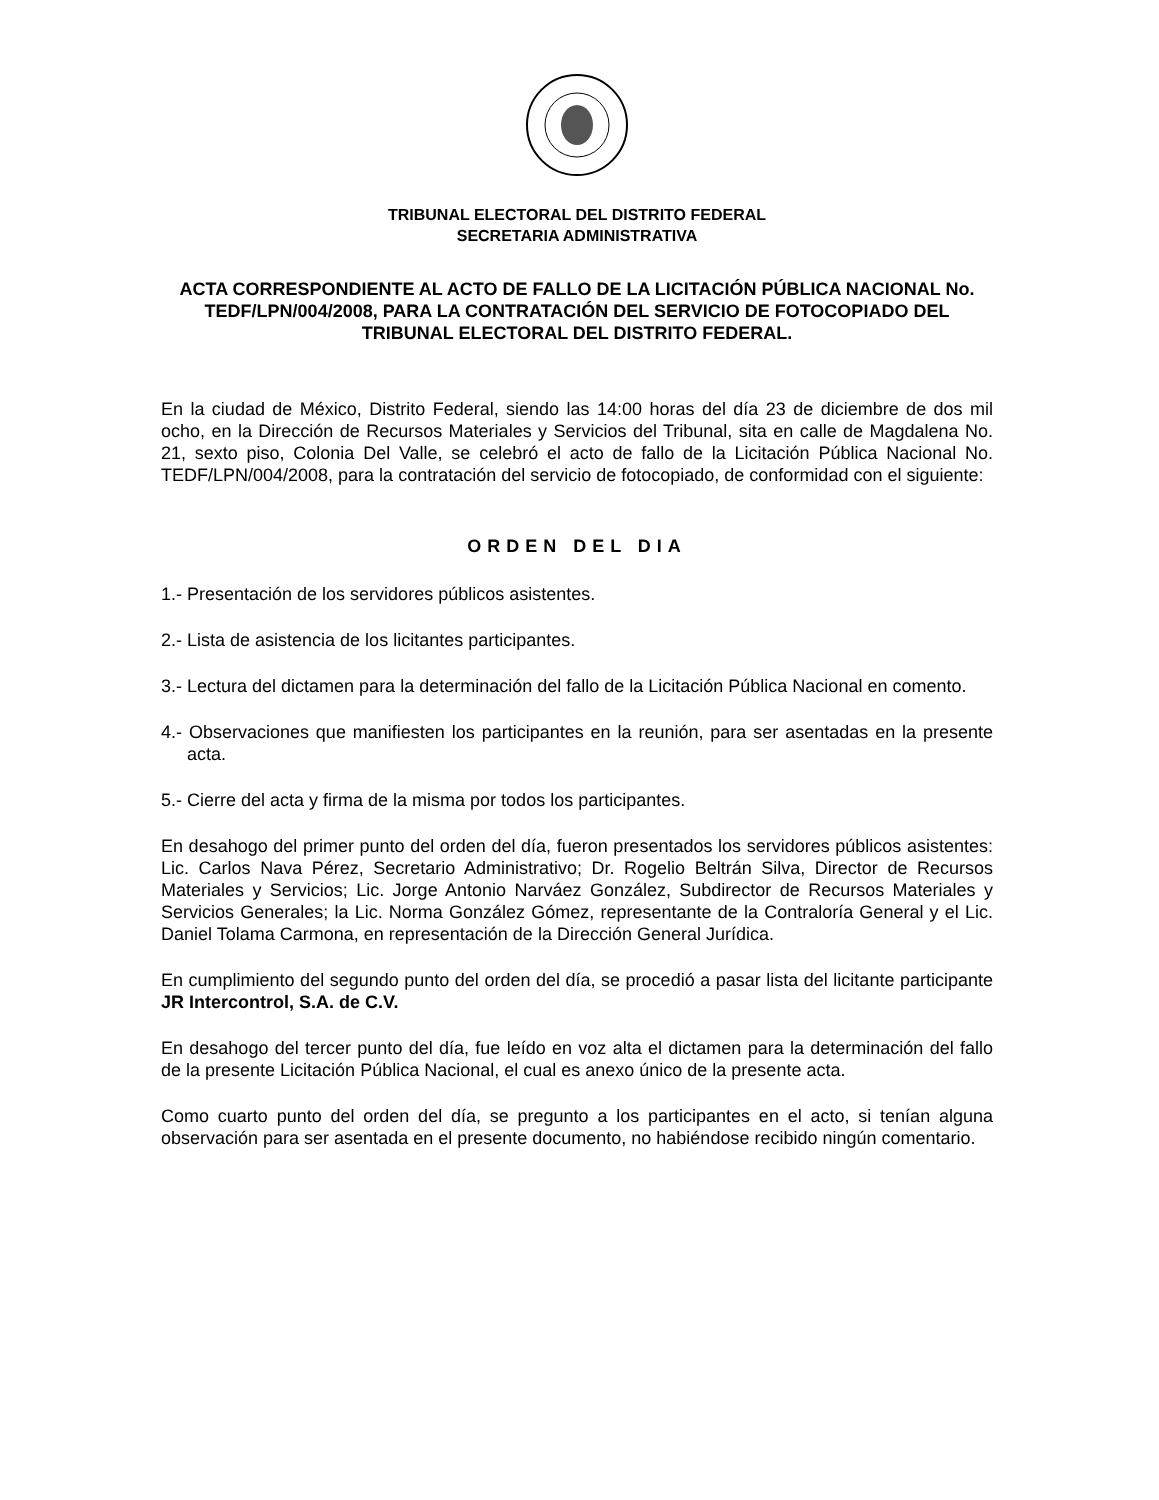TRIBUNAL ELECTORAL DEL DISTRITO FEDERAL
SECRETARIA ADMINISTRATIVA
ACTA CORRESPONDIENTE AL ACTO DE FALLO DE LA LICITACIÓN PÚBLICA NACIONAL No. TEDF/LPN/004/2008, PARA LA CONTRATACIÓN DEL SERVICIO DE FOTOCOPIADO DEL TRIBUNAL ELECTORAL DEL DISTRITO FEDERAL.
En la ciudad de México, Distrito Federal, siendo las 14:00 horas del día 23 de diciembre de dos mil ocho, en la Dirección de Recursos Materiales y Servicios del Tribunal, sita en calle de Magdalena No. 21, sexto piso, Colonia Del Valle, se celebró el acto de fallo de la Licitación Pública Nacional No. TEDF/LPN/004/2008, para la contratación del servicio de fotocopiado, de conformidad con el siguiente:
ORDEN DEL DIA
1.- Presentación de los servidores públicos asistentes.
2.- Lista de asistencia de los licitantes participantes.
3.- Lectura del dictamen para la determinación del fallo de la Licitación Pública Nacional en comento.
4.- Observaciones que manifiesten los participantes en la reunión, para ser asentadas en la presente acta.
5.- Cierre del acta y firma de la misma por todos los participantes.
En desahogo del primer punto del orden del día, fueron presentados los servidores públicos asistentes: Lic. Carlos Nava Pérez, Secretario Administrativo; Dr. Rogelio Beltrán Silva, Director de Recursos Materiales y Servicios; Lic. Jorge Antonio Narváez González, Subdirector de Recursos Materiales y Servicios Generales; la Lic. Norma González Gómez, representante de la Contraloría General y el Lic. Daniel Tolama Carmona, en representación de la Dirección General Jurídica.
En cumplimiento del segundo punto del orden del día, se procedió a pasar lista del licitante participante JR Intercontrol, S.A. de C.V.
En desahogo del tercer punto del día, fue leído en voz alta el dictamen para la determinación del fallo de la presente Licitación Pública Nacional, el cual es anexo único de la presente acta.
Como cuarto punto del orden del día, se pregunto a los participantes en el acto, si tenían alguna observación para ser asentada en el presente documento, no habiéndose recibido ningún comentario.